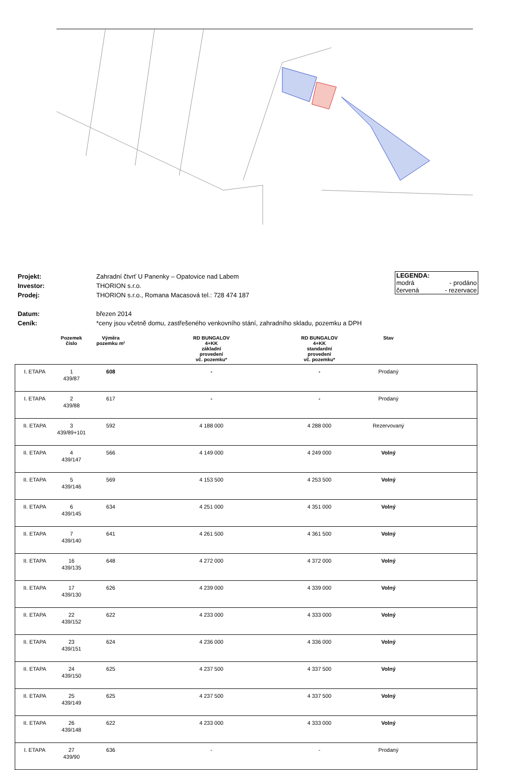| Projekt: | Zahradní čtvrť U Panenky – Opatovice nad Labem |
| Investor: | THORION s.r.o. |
| Prodej: | THORION s.r.o., Romana Macasová tel.: 728 474 187 |
| Datum: | březen 2014 |
| Ceník: | *ceny jsou včetně domu, zastřešeného venkovního stání, zahradního skladu, pozemku a DPH |
LEGENDA:
modrá - prodáno
červená - rezervace
| | Pozemek číslo | Výměra pozemku m² | RD BUNGALOV 4+KK základní provedení vč. pozemku* | RD BUNGALOV 4+KK standardní provedení vč. pozemku* | Stav | |
| --- | --- | --- | --- | --- | --- | --- |
| I. ETAPA | 1 439/87 | 608 | - | - | Prodaný | |
| I. ETAPA | 2 439/88 | 617 | - | - | Prodaný | |
| II. ETAPA | 3 439/89+101 | 592 | 4 188 000 | 4 288 000 | Rezervovaný | |
| II. ETAPA | 4 439/147 | 566 | 4 149 000 | 4 249 000 | Volný | |
| II. ETAPA | 5 439/146 | 569 | 4 153 500 | 4 253 500 | Volný | |
| II. ETAPA | 6 439/145 | 634 | 4 251 000 | 4 351 000 | Volný | |
| II. ETAPA | 7 439/140 | 641 | 4 261 500 | 4 361 500 | Volný | |
| II. ETAPA | 16 439/135 | 648 | 4 272 000 | 4 372 000 | Volný | |
| II. ETAPA | 17 439/130 | 626 | 4 239 000 | 4 339 000 | Volný | |
| II. ETAPA | 22 439/152 | 622 | 4 233 000 | 4 333 000 | Volný | |
| II. ETAPA | 23 439/151 | 624 | 4 236 000 | 4 336 000 | Volný | |
| II. ETAPA | 24 439/150 | 625 | 4 237 500 | 4 337 500 | Volný | |
| II. ETAPA | 25 439/149 | 625 | 4 237 500 | 4 337 500 | Volný | |
| II. ETAPA | 26 439/148 | 622 | 4 233 000 | 4 333 000 | Volný | |
| I. ETAPA | 27 439/90 | 636 | - | - | Prodaný | |